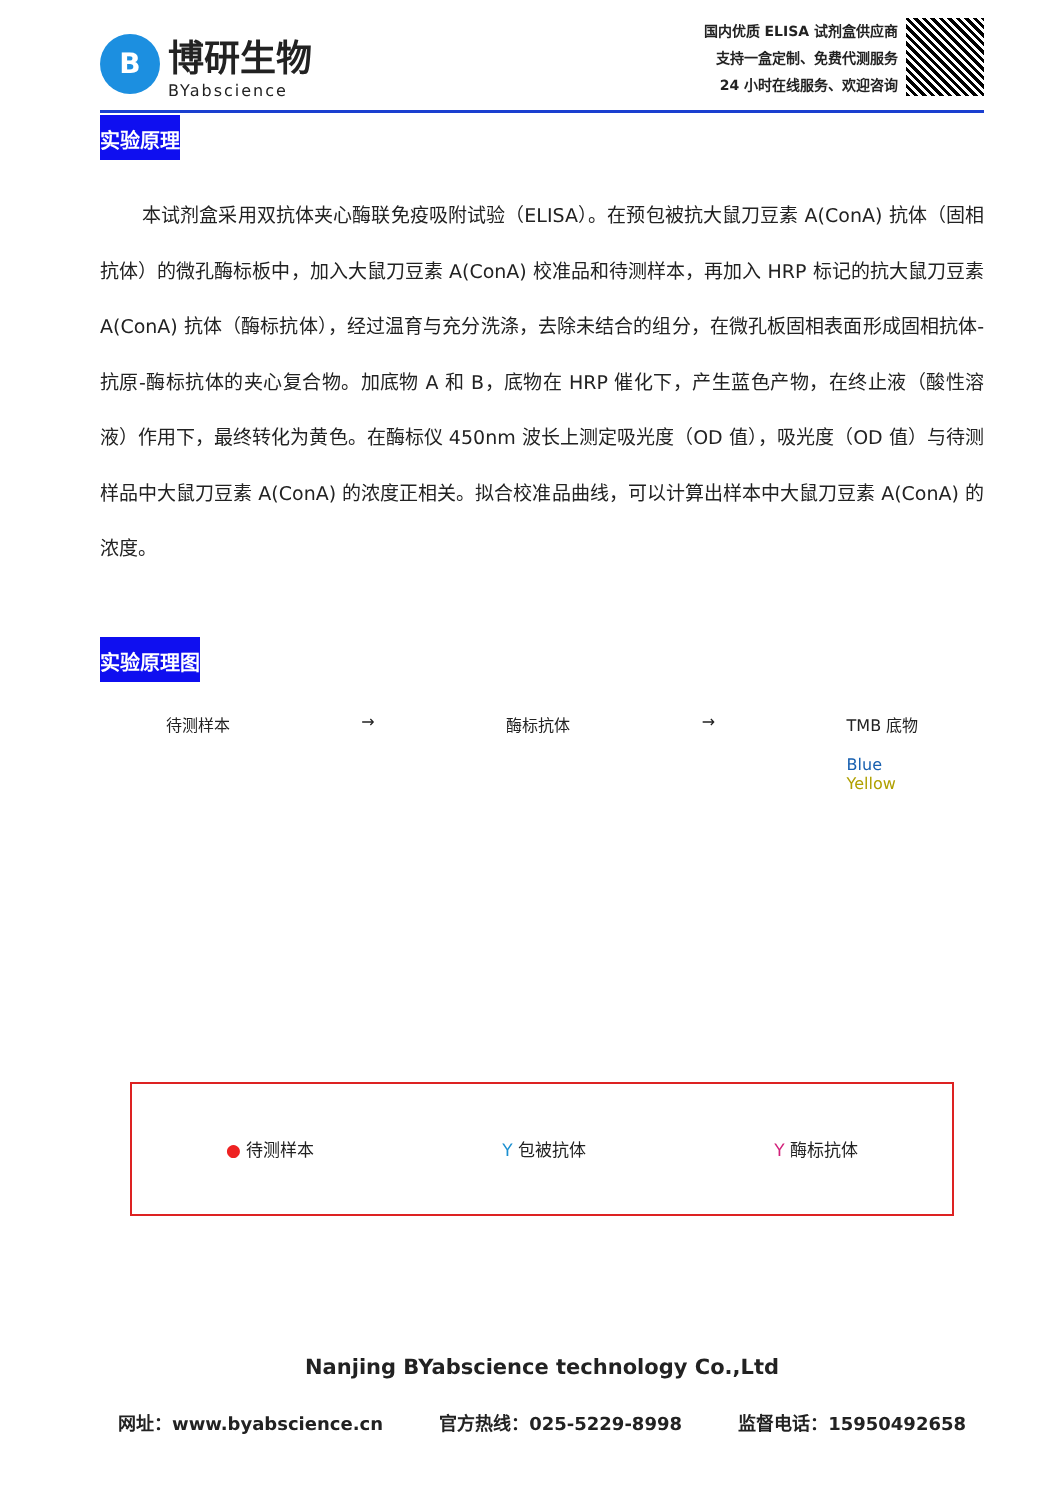B
博研生物
BYabscience
国内优质 ELISA 试剂盒供应商
支持一盒定制、免费代测服务
24 小时在线服务、欢迎咨询
实验原理
本试剂盒采用双抗体夹心酶联免疫吸附试验（ELISA）。在预包被抗大鼠刀豆素 A(ConA) 抗体（固相抗体）的微孔酶标板中，加入大鼠刀豆素 A(ConA) 校准品和待测样本，再加入 HRP 标记的抗大鼠刀豆素 A(ConA) 抗体（酶标抗体），经过温育与充分洗涤，去除未结合的组分，在微孔板固相表面形成固相抗体-抗原-酶标抗体的夹心复合物。加底物 A 和 B，底物在 HRP 催化下，产生蓝色产物，在终止液（酸性溶液）作用下，最终转化为黄色。在酶标仪 450nm 波长上测定吸光度（OD 值），吸光度（OD 值）与待测样品中大鼠刀豆素 A(ConA) 的浓度正相关。拟合校准品曲线，可以计算出样本中大鼠刀豆素 A(ConA) 的浓度。
实验原理图
待测样本 → 酶标抗体 → TMB 底物
Blue
Yellow
● 待测样本 Y 包被抗体 Y 酶标抗体
Nanjing BYabscience technology Co.,Ltd
网址：www.byabscience.cn 官方热线：025-5229-8998 监督电话：15950492658